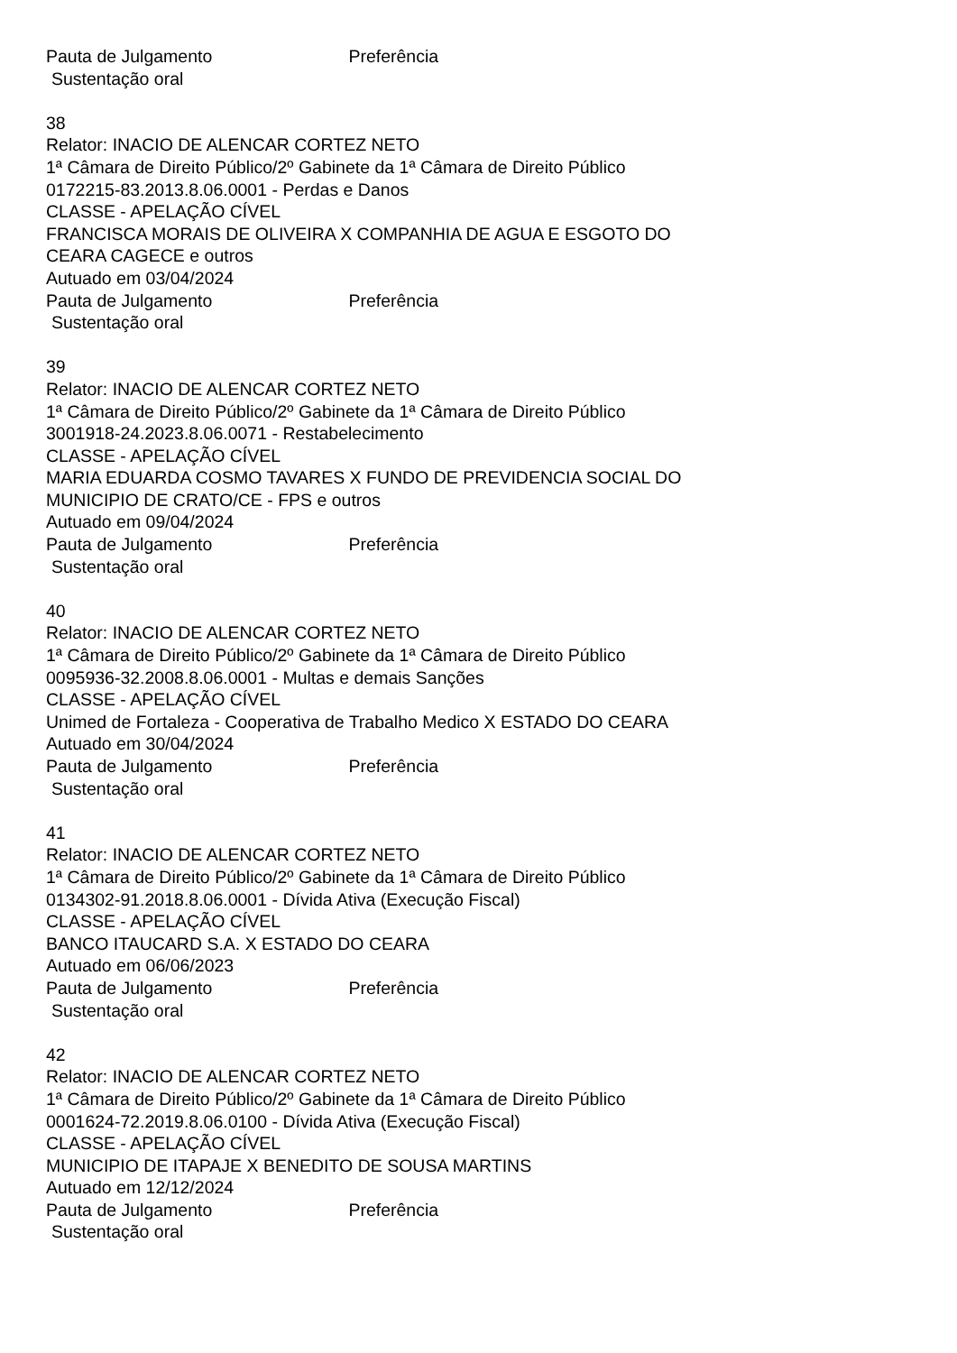Pauta de Julgamento Preferência
Sustentação oral
38
Relator: INACIO DE ALENCAR CORTEZ NETO
1ª Câmara de Direito Público/2º Gabinete da 1ª Câmara de Direito Público
0172215-83.2013.8.06.0001 - Perdas e Danos
CLASSE - APELAÇÃO CÍVEL
FRANCISCA MORAIS DE OLIVEIRA X COMPANHIA DE AGUA E ESGOTO DO
CEARA CAGECE e outros
Autuado em 03/04/2024
Pauta de Julgamento Preferência
Sustentação oral
39
Relator: INACIO DE ALENCAR CORTEZ NETO
1ª Câmara de Direito Público/2º Gabinete da 1ª Câmara de Direito Público
3001918-24.2023.8.06.0071 - Restabelecimento
CLASSE - APELAÇÃO CÍVEL
MARIA EDUARDA COSMO TAVARES X FUNDO DE PREVIDENCIA SOCIAL DO
MUNICIPIO DE CRATO/CE - FPS e outros
Autuado em 09/04/2024
Pauta de Julgamento Preferência
Sustentação oral
40
Relator: INACIO DE ALENCAR CORTEZ NETO
1ª Câmara de Direito Público/2º Gabinete da 1ª Câmara de Direito Público
0095936-32.2008.8.06.0001 - Multas e demais Sanções
CLASSE - APELAÇÃO CÍVEL
Unimed de Fortaleza - Cooperativa de Trabalho Medico X ESTADO DO CEARA
Autuado em 30/04/2024
Pauta de Julgamento Preferência
Sustentação oral
41
Relator: INACIO DE ALENCAR CORTEZ NETO
1ª Câmara de Direito Público/2º Gabinete da 1ª Câmara de Direito Público
0134302-91.2018.8.06.0001 - Dívida Ativa (Execução Fiscal)
CLASSE - APELAÇÃO CÍVEL
BANCO ITAUCARD S.A. X ESTADO DO CEARA
Autuado em 06/06/2023
Pauta de Julgamento Preferência
Sustentação oral
42
Relator: INACIO DE ALENCAR CORTEZ NETO
1ª Câmara de Direito Público/2º Gabinete da 1ª Câmara de Direito Público
0001624-72.2019.8.06.0100 - Dívida Ativa (Execução Fiscal)
CLASSE - APELAÇÃO CÍVEL
MUNICIPIO DE ITAPAJE X BENEDITO DE SOUSA MARTINS
Autuado em 12/12/2024
Pauta de Julgamento Preferência
Sustentação oral